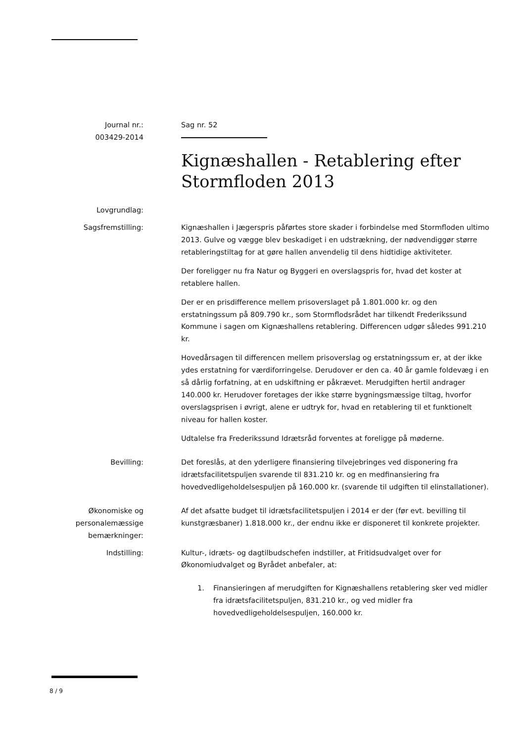Journal nr.:
003429-2014
Sag nr. 52
Kignæshallen - Retablering efter Stormfloden 2013
Lovgrundlag:
Sagsfremstilling: Kignæshallen i Jægerspris påførtes store skader i forbindelse med Stormfloden ultimo 2013. Gulve og vægge blev beskadiget i en udstrækning, der nødvendiggør større retableringstiltag for at gøre hallen anvendelig til dens hidtidige aktiviteter.
Der foreligger nu fra Natur og Byggeri en overslagspris for, hvad det koster at retablere hallen.
Der er en prisdifference mellem prisoverslaget på 1.801.000 kr. og den erstatningssum på 809.790 kr., som Stormflodsrådet har tilkendt Frederikssund Kommune i sagen om Kignæshallens retablering. Differencen udgør således 991.210 kr.
Hovedårsagen til differencen mellem prisoverslag og erstatningssum er, at der ikke ydes erstatning for værdiforringelse. Derudover er den ca. 40 år gamle foldevæg i en så dårlig forfatning, at en udskiftning er påkrævet. Merudgiften hertil andrager 140.000 kr. Herudover foretages der ikke større bygningsmæssige tiltag, hvorfor overslagsprisen i øvrigt, alene er udtryk for, hvad en retablering til et funktionelt niveau for hallen koster.
Udtalelse fra Frederikssund Idrætsråd forventes at foreligge på møderne.
Bevilling: Det foreslås, at den yderligere finansiering tilvejebringes ved disponering fra idrætsfacilitetspuljen svarende til 831.210 kr. og en medfinansiering fra hovedvedligeholdelsespuljen på 160.000 kr. (svarende til udgiften til elinstallationer).
Økonomiske og personalemæssige bemærkninger:
Af det afsatte budget til idrætsfacilitetspuljen i 2014 er der (før evt. bevilling til kunstgræsbaner) 1.818.000 kr., der endnu ikke er disponeret til konkrete projekter.
Indstilling: Kultur-, idræts- og dagtilbudschefen indstiller, at Fritidsudvalget over for Økonomiudvalget og Byrådet anbefaler, at:
1. Finansieringen af merudgiften for Kignæshallens retablering sker ved midler fra idrætsfacilitetspuljen, 831.210 kr., og ved midler fra hovedvedligeholdelsespuljen, 160.000 kr.
8 / 9